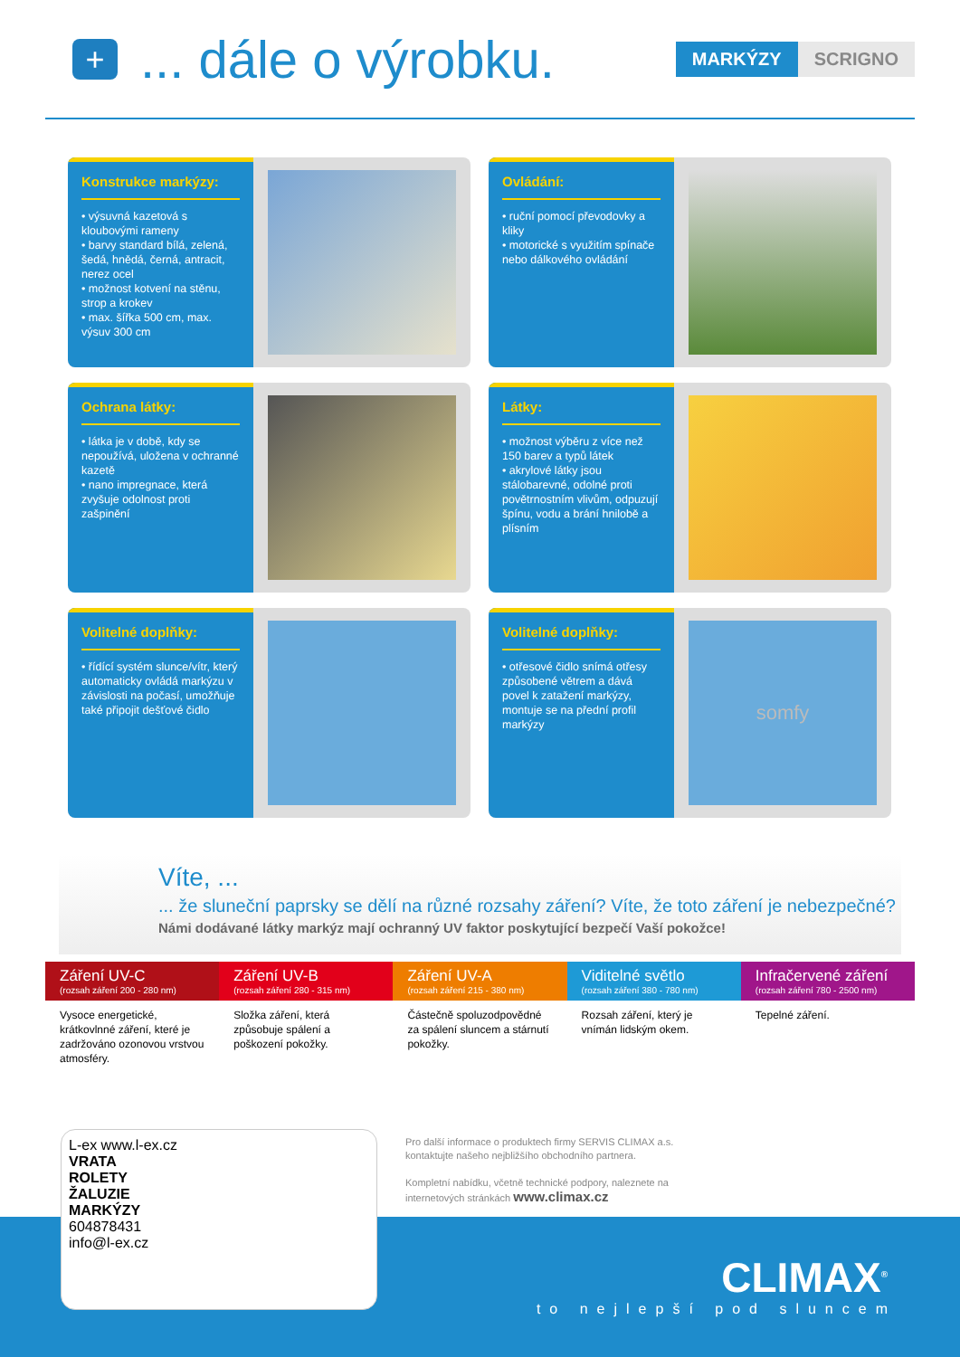+
... dále o výrobku.
MARKÝZY SCRIGNO
Konstrukce markýzy:
• výsuvná kazetová s kloubovými rameny
• barvy standard bílá, zelená, šedá, hnědá, černá, antracit, nerez ocel
• možnost kotvení na stěnu, strop a krokev
• max. šířka 500 cm, max. výsuv 300 cm
Ovládání:
• ruční pomocí převodovky a kliky
• motorické s využitím spínače nebo dálkového ovládání
Ochrana látky:
• látka je v době, kdy se nepoužívá, uložena v ochranné kazetě
• nano impregnace, která zvyšuje odolnost proti zašpinění
Látky:
• možnost výběru z více než 150 barev a typů látek
• akrylové látky jsou stálobarevné, odolné proti povětrnostním vlivům, odpuzují špínu, vodu a brání hnilobě a plísním
Volitelné doplňky:
• řídící systém slunce/vítr, který automaticky ovládá markýzu v závislosti na počasí, umožňuje také připojit dešťové čidlo
Volitelné doplňky:
• otřesové čidlo snímá otřesy způsobené větrem a dává povel k zatažení markýzy, montuje se na přední profil markýzy
somfy
Víte, ...
... že sluneční paprsky se dělí na různé rozsahy záření? Víte, že toto záření je nebezpečné?
Námi dodávané látky markýz mají ochranný UV faktor poskytující bezpečí Vaší pokožce!
Záření UV-C
(rozsah záření 200 - 280 nm)
Záření UV-B
(rozsah záření 280 - 315 nm)
Záření UV-A
(rozsah záření 215 - 380 nm)
Viditelné světlo
(rozsah záření 380 - 780 nm)
Infračervené záření
(rozsah záření 780 - 2500 nm)
Vysoce energetické, krátkovlnné záření, které je zadržováno ozonovou vrstvou atmosféry.
Složka záření, která způsobuje spálení a poškození pokožky.
Částečně spoluzodpovědné za spálení sluncem a stárnutí pokožky.
Rozsah záření, který je vnímán lidským okem.
Tepelné záření.
L-ex www.l-ex.cz
VRATA
ROLETY
ŽALUZIE
MARKÝZY
604878431
info@l-ex.cz
Pro další informace o produktech firmy SERVIS CLIMAX a.s. kontaktujte našeho nejbližšího obchodního partnera.
Kompletní nabídku, včetně technické podpory, naleznete na internetových stránkách www.climax.cz
CLIMAX<sup>®</sup>
to nejlepší pod sluncem